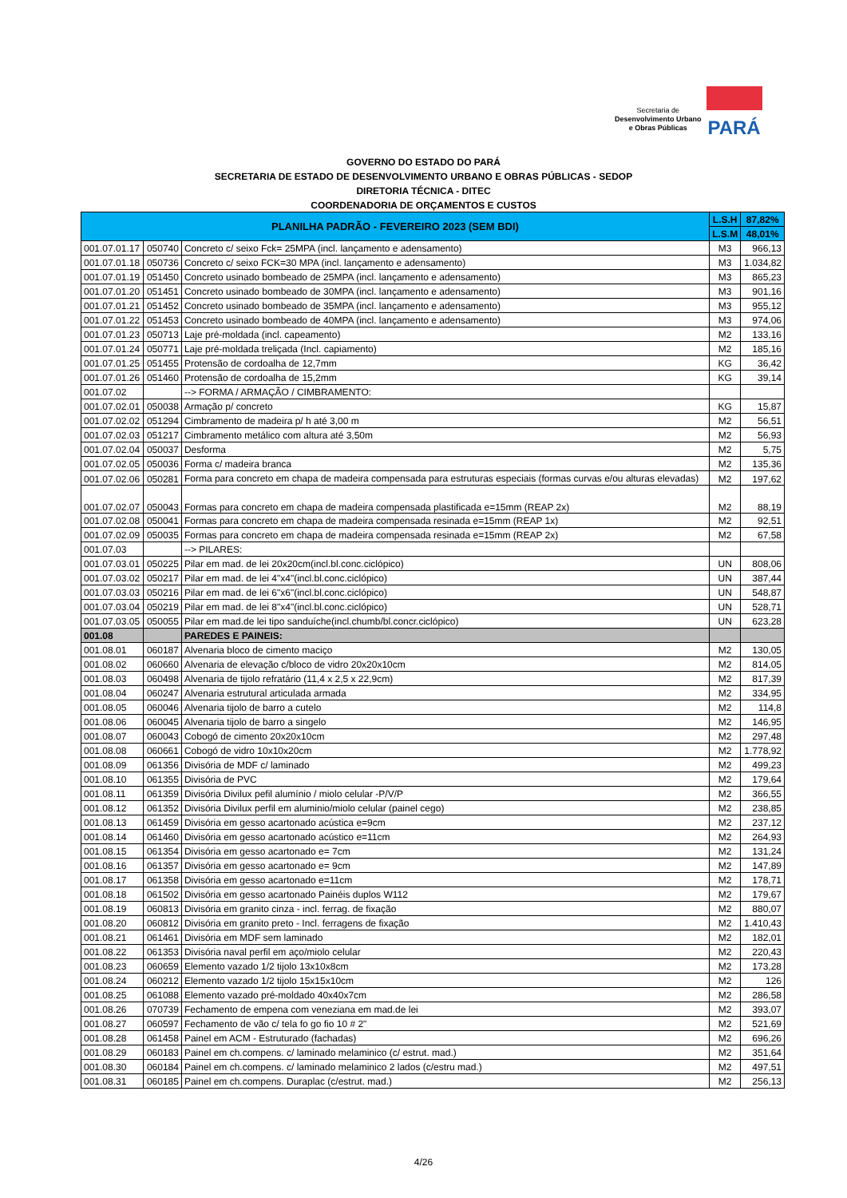Secretaria de
Desenvolvimento Urbano
e Obras Públicas
PARÁ
GOVERNO DO ESTADO DO PARÁ
SECRETARIA DE ESTADO DE DESENVOLVIMENTO URBANO E OBRAS PÚBLICAS - SEDOP
DIRETORIA TÉCNICA - DITEC
COORDENADORIA DE ORÇAMENTOS E CUSTOS
| PLANILHA PADRÃO - FEVEREIRO 2023 (SEM BDI) | | | L.S.H | 87,82% |
| --- | --- | --- | --- | --- |
| | | | L.S.M | 48,01% |
| 001.07.01.17 | 050740 | Concreto c/ seixo Fck= 25MPA (incl. lançamento e adensamento) | M3 | 966,13 |
| 001.07.01.18 | 050736 | Concreto c/ seixo FCK=30 MPA (incl. lançamento e adensamento) | M3 | 1.034,82 |
| 001.07.01.19 | 051450 | Concreto usinado bombeado de 25MPA (incl. lançamento e adensamento) | M3 | 865,23 |
| 001.07.01.20 | 051451 | Concreto usinado bombeado de 30MPA (incl. lançamento e adensamento) | M3 | 901,16 |
| 001.07.01.21 | 051452 | Concreto usinado bombeado de 35MPA (incl. lançamento e adensamento) | M3 | 955,12 |
| 001.07.01.22 | 051453 | Concreto usinado bombeado de 40MPA (incl. lançamento e adensamento) | M3 | 974,06 |
| 001.07.01.23 | 050713 | Laje pré-moldada (incl. capeamento) | M2 | 133,16 |
| 001.07.01.24 | 050771 | Laje pré-moldada treliçada (Incl. capiamento) | M2 | 185,16 |
| 001.07.01.25 | 051455 | Protensão de cordoalha de 12,7mm | KG | 36,42 |
| 001.07.01.26 | 051460 | Protensão de cordoalha de 15,2mm | KG | 39,14 |
| 001.07.02 | | --> FORMA / ARMAÇÃO / CIMBRAMENTO: | | |
| 001.07.02.01 | 050038 | Armação p/ concreto | KG | 15,87 |
| 001.07.02.02 | 051294 | Cimbramento de madeira p/ h até 3,00 m | M2 | 56,51 |
| 001.07.02.03 | 051217 | Cimbramento metálico com altura até 3,50m | M2 | 56,93 |
| 001.07.02.04 | 050037 | Desforma | M2 | 5,75 |
| 001.07.02.05 | 050036 | Forma c/ madeira branca | M2 | 135,36 |
| 001.07.02.06 | 050281 | Forma para concreto em chapa de madeira compensada para estruturas especiais (formas curvas e/ou alturas elevadas) | M2 | 197,62 |
| 001.07.02.07 | 050043 | Formas para concreto em chapa de madeira compensada plastificada e=15mm (REAP 2x) | M2 | 88,19 |
| 001.07.02.08 | 050041 | Formas para concreto em chapa de madeira compensada resinada e=15mm (REAP 1x) | M2 | 92,51 |
| 001.07.02.09 | 050035 | Formas para concreto em chapa de madeira compensada resinada e=15mm (REAP 2x) | M2 | 67,58 |
| 001.07.03 | | --> PILARES: | | |
| 001.07.03.01 | 050225 | Pilar em mad. de lei 20x20cm(incl.bl.conc.ciclópico) | UN | 808,06 |
| 001.07.03.02 | 050217 | Pilar em mad. de lei 4"x4"(incl.bl.conc.ciclópico) | UN | 387,44 |
| 001.07.03.03 | 050216 | Pilar em mad. de lei 6"x6"(incl.bl.conc.ciclópico) | UN | 548,87 |
| 001.07.03.04 | 050219 | Pilar em mad. de lei 8"x4"(incl.bl.conc.ciclópico) | UN | 528,71 |
| 001.07.03.05 | 050055 | Pilar em mad.de lei tipo sanduíche(incl.chumb/bl.concr.ciclópico) | UN | 623,28 |
| 001.08 | | PAREDES E PAINEIS: | | |
| 001.08.01 | 060187 | Alvenaria bloco de cimento maciço | M2 | 130,05 |
| 001.08.02 | 060660 | Alvenaria de elevação c/bloco de vidro 20x20x10cm | M2 | 814,05 |
| 001.08.03 | 060498 | Alvenaria de tijolo refratário (11,4 x 2,5 x 22,9cm) | M2 | 817,39 |
| 001.08.04 | 060247 | Alvenaria estrutural articulada armada | M2 | 334,95 |
| 001.08.05 | 060046 | Alvenaria tijolo de barro a cutelo | M2 | 114,8 |
| 001.08.06 | 060045 | Alvenaria tijolo de barro a singelo | M2 | 146,95 |
| 001.08.07 | 060043 | Cobogó de cimento 20x20x10cm | M2 | 297,48 |
| 001.08.08 | 060661 | Cobogó de vidro 10x10x20cm | M2 | 1.778,92 |
| 001.08.09 | 061356 | Divisória de MDF c/ laminado | M2 | 499,23 |
| 001.08.10 | 061355 | Divisória de PVC | M2 | 179,64 |
| 001.08.11 | 061359 | Divisória Divilux pefil alumínio / miolo celular -P/V/P | M2 | 366,55 |
| 001.08.12 | 061352 | Divisória Divilux perfil em aluminio/miolo celular (painel cego) | M2 | 238,85 |
| 001.08.13 | 061459 | Divisória em gesso acartonado acústica e=9cm | M2 | 237,12 |
| 001.08.14 | 061460 | Divisória em gesso acartonado acústico e=11cm | M2 | 264,93 |
| 001.08.15 | 061354 | Divisória em gesso acartonado e= 7cm | M2 | 131,24 |
| 001.08.16 | 061357 | Divisória em gesso acartonado e= 9cm | M2 | 147,89 |
| 001.08.17 | 061358 | Divisória em gesso acartonado e=11cm | M2 | 178,71 |
| 001.08.18 | 061502 | Divisória em gesso acartonado Painéis duplos W112 | M2 | 179,67 |
| 001.08.19 | 060813 | Divisória em granito cinza - incl. ferrag. de fixação | M2 | 880,07 |
| 001.08.20 | 060812 | Divisória em granito preto - Incl. ferragens de fixação | M2 | 1.410,43 |
| 001.08.21 | 061461 | Divisória em MDF sem laminado | M2 | 182,01 |
| 001.08.22 | 061353 | Divisória naval perfil em aço/miolo celular | M2 | 220,43 |
| 001.08.23 | 060659 | Elemento vazado 1/2 tijolo 13x10x8cm | M2 | 173,28 |
| 001.08.24 | 060212 | Elemento vazado 1/2 tijolo 15x15x10cm | M2 | 126 |
| 001.08.25 | 061088 | Elemento vazado pré-moldado 40x40x7cm | M2 | 286,58 |
| 001.08.26 | 070739 | Fechamento de empena com veneziana em mad.de lei | M2 | 393,07 |
| 001.08.27 | 060597 | Fechamento de vão c/ tela fo go fio 10 # 2" | M2 | 521,69 |
| 001.08.28 | 061458 | Painel em ACM - Estruturado (fachadas) | M2 | 696,26 |
| 001.08.29 | 060183 | Painel em ch.compens. c/ laminado melaminico (c/ estrut. mad.) | M2 | 351,64 |
| 001.08.30 | 060184 | Painel em ch.compens. c/ laminado melaminico 2 lados (c/estru mad.) | M2 | 497,51 |
| 001.08.31 | 060185 | Painel em ch.compens. Duraplac (c/estrut. mad.) | M2 | 256,13 |
4/26